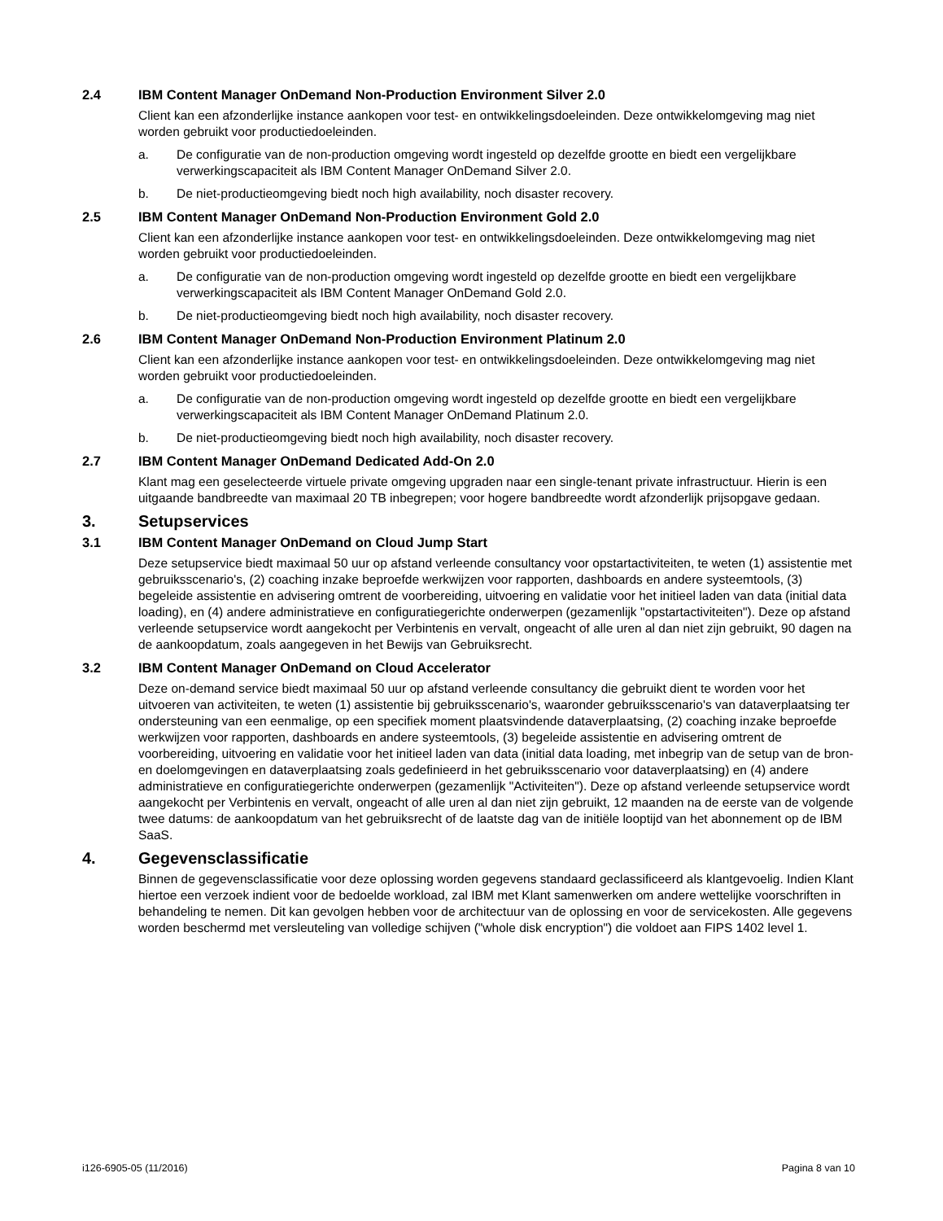2.4 IBM Content Manager OnDemand Non-Production Environment Silver 2.0
Client kan een afzonderlijke instance aankopen voor test- en ontwikkelingsdoeleinden. Deze ontwikkelomgeving mag niet worden gebruikt voor productiedoeleinden.
a. De configuratie van de non-production omgeving wordt ingesteld op dezelfde grootte en biedt een vergelijkbare verwerkingscapaciteit als IBM Content Manager OnDemand Silver 2.0.
b. De niet-productieomgeving biedt noch high availability, noch disaster recovery.
2.5 IBM Content Manager OnDemand Non-Production Environment Gold 2.0
Client kan een afzonderlijke instance aankopen voor test- en ontwikkelingsdoeleinden. Deze ontwikkelomgeving mag niet worden gebruikt voor productiedoeleinden.
a. De configuratie van de non-production omgeving wordt ingesteld op dezelfde grootte en biedt een vergelijkbare verwerkingscapaciteit als IBM Content Manager OnDemand Gold 2.0.
b. De niet-productieomgeving biedt noch high availability, noch disaster recovery.
2.6 IBM Content Manager OnDemand Non-Production Environment Platinum 2.0
Client kan een afzonderlijke instance aankopen voor test- en ontwikkelingsdoeleinden. Deze ontwikkelomgeving mag niet worden gebruikt voor productiedoeleinden.
a. De configuratie van de non-production omgeving wordt ingesteld op dezelfde grootte en biedt een vergelijkbare verwerkingscapaciteit als IBM Content Manager OnDemand Platinum 2.0.
b. De niet-productieomgeving biedt noch high availability, noch disaster recovery.
2.7 IBM Content Manager OnDemand Dedicated Add-On 2.0
Klant mag een geselecteerde virtuele private omgeving upgraden naar een single-tenant private infrastructuur. Hierin is een uitgaande bandbreedte van maximaal 20 TB inbegrepen; voor hogere bandbreedte wordt afzonderlijk prijsopgave gedaan.
3. Setupservices
3.1 IBM Content Manager OnDemand on Cloud Jump Start
Deze setupservice biedt maximaal 50 uur op afstand verleende consultancy voor opstartactiviteiten, te weten (1) assistentie met gebruiksscenario's, (2) coaching inzake beproefde werkwijzen voor rapporten, dashboards en andere systeemtools, (3) begeleide assistentie en advisering omtrent de voorbereiding, uitvoering en validatie voor het initieel laden van data (initial data loading), en (4) andere administratieve en configuratiegerichte onderwerpen (gezamenlijk "opstartactiviteiten"). Deze op afstand verleende setupservice wordt aangekocht per Verbintenis en vervalt, ongeacht of alle uren al dan niet zijn gebruikt, 90 dagen na de aankoopdatum, zoals aangegeven in het Bewijs van Gebruiksrecht.
3.2 IBM Content Manager OnDemand on Cloud Accelerator
Deze on-demand service biedt maximaal 50 uur op afstand verleende consultancy die gebruikt dient te worden voor het uitvoeren van activiteiten, te weten (1) assistentie bij gebruiksscenario's, waaronder gebruiksscenario's van dataverplaatsing ter ondersteuning van een eenmalige, op een specifiek moment plaatsvindende dataverplaatsing, (2) coaching inzake beproefde werkwijzen voor rapporten, dashboards en andere systeemtools, (3) begeleide assistentie en advisering omtrent de voorbereiding, uitvoering en validatie voor het initieel laden van data (initial data loading, met inbegrip van de setup van de bron- en doelomgevingen en dataverplaatsing zoals gedefinieerd in het gebruiksscenario voor dataverplaatsing) en (4) andere administratieve en configuratiegerichte onderwerpen (gezamenlijk "Activiteiten"). Deze op afstand verleende setupservice wordt aangekocht per Verbintenis en vervalt, ongeacht of alle uren al dan niet zijn gebruikt, 12 maanden na de eerste van de volgende twee datums: de aankoopdatum van het gebruiksrecht of de laatste dag van de initiële looptijd van het abonnement op de IBM SaaS.
4. Gegevensclassificatie
Binnen de gegevensclassificatie voor deze oplossing worden gegevens standaard geclassificeerd als klantgevoelig. Indien Klant hiertoe een verzoek indient voor de bedoelde workload, zal IBM met Klant samenwerken om andere wettelijke voorschriften in behandeling te nemen. Dit kan gevolgen hebben voor de architectuur van de oplossing en voor de servicekosten. Alle gegevens worden beschermd met versleuteling van volledige schijven ("whole disk encryption") die voldoet aan FIPS 1402 level 1.
i126-6905-05 (11/2016) Pagina 8 van 10